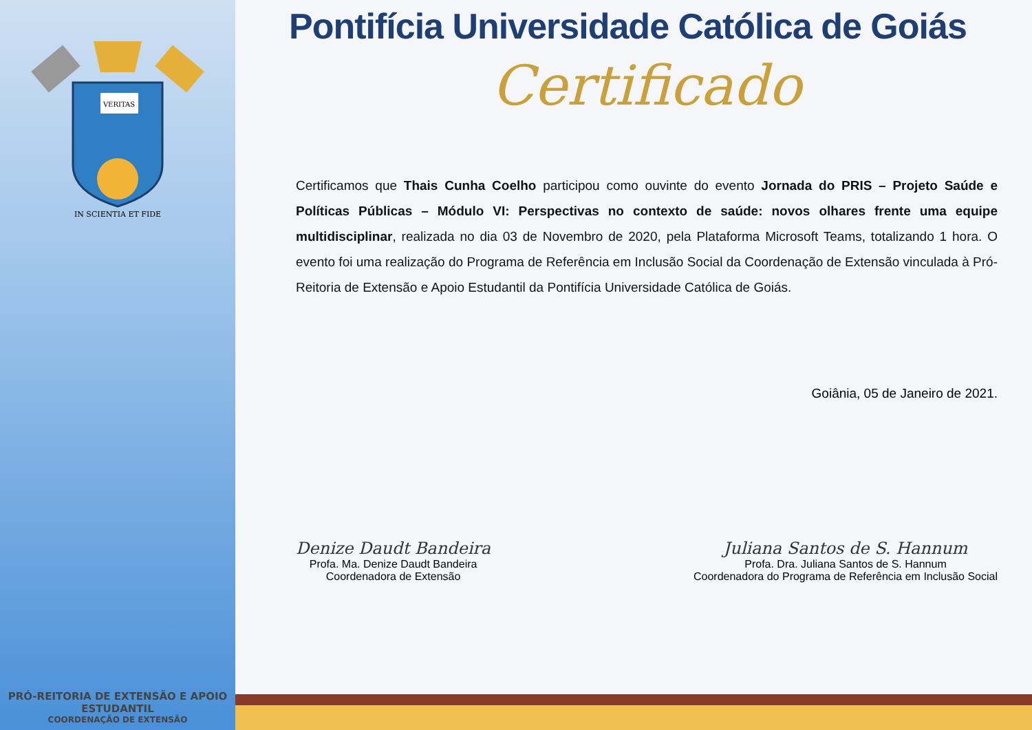VERITAS
IN SCIENTIA ET FIDE
PRÓ-REITORIA DE EXTENSÃO E APOIO ESTUDANTIL
COORDENAÇÃO DE EXTENSÃO
Pontifícia Universidade Católica de Goiás
Certificado
Certificamos que Thais Cunha Coelho participou como ouvinte do evento Jornada do PRIS – Projeto Saúde e Políticas Públicas – Módulo VI: Perspectivas no contexto de saúde: novos olhares frente uma equipe multidisciplinar, realizada no dia 03 de Novembro de 2020, pela Plataforma Microsoft Teams, totalizando 1 hora. O evento foi uma realização do Programa de Referência em Inclusão Social da Coordenação de Extensão vinculada à Pró-Reitoria de Extensão e Apoio Estudantil da Pontifícia Universidade Católica de Goiás.
Goiânia, 05 de Janeiro de 2021.
Denize Daudt Bandeira
Profa. Ma. Denize Daudt Bandeira
Coordenadora de Extensão
Juliana Santos de S. Hannum
Profa. Dra. Juliana Santos de S. Hannum
Coordenadora do Programa de Referência em Inclusão Social